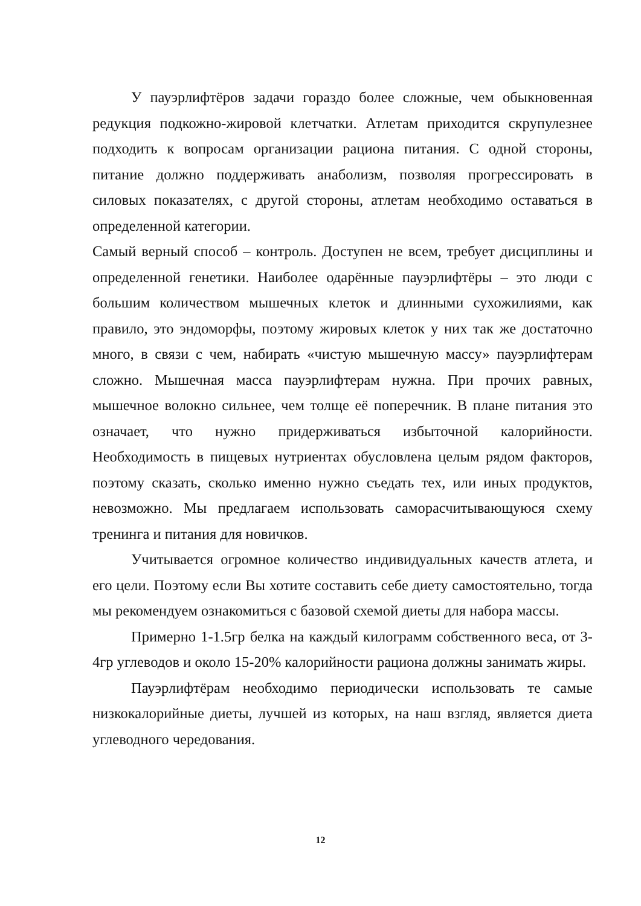У пауэрлифтёров задачи гораздо более сложные, чем обыкновенная редукция подкожно-жировой клетчатки. Атлетам приходится скрупулезнее подходить к вопросам организации рациона питания. С одной стороны, питание должно поддерживать анаболизм, позволяя прогрессировать в силовых показателях, с другой стороны, атлетам необходимо оставаться в определенной категории.
Самый верный способ – контроль. Доступен не всем, требует дисциплины и определенной генетики. Наиболее одарённые пауэрлифтёры – это люди с большим количеством мышечных клеток и длинными сухожилиями, как правило, это эндоморфы, поэтому жировых клеток у них так же достаточно много, в связи с чем, набирать «чистую мышечную массу» пауэрлифтерам сложно. Мышечная масса пауэрлифтерам нужна. При прочих равных, мышечное волокно сильнее, чем толще её поперечник. В плане питания это означает, что нужно придерживаться избыточной калорийности. Необходимость в пищевых нутриентах обусловлена целым рядом факторов, поэтому сказать, сколько именно нужно съедать тех, или иных продуктов, невозможно. Мы предлагаем использовать саморасчитывающуюся схему тренинга и питания для новичков.
Учитывается огромное количество индивидуальных качеств атлета, и его цели. Поэтому если Вы хотите составить себе диету самостоятельно, тогда мы рекомендуем ознакомиться с базовой схемой диеты для набора массы.
Примерно 1-1.5гр белка на каждый килограмм собственного веса, от 3-4гр углеводов и около 15-20% калорийности рациона должны занимать жиры.
Пауэрлифтёрам необходимо периодически использовать те самые низкокалорийные диеты, лучшей из которых, на наш взгляд, является диета углеводного чередования.
12